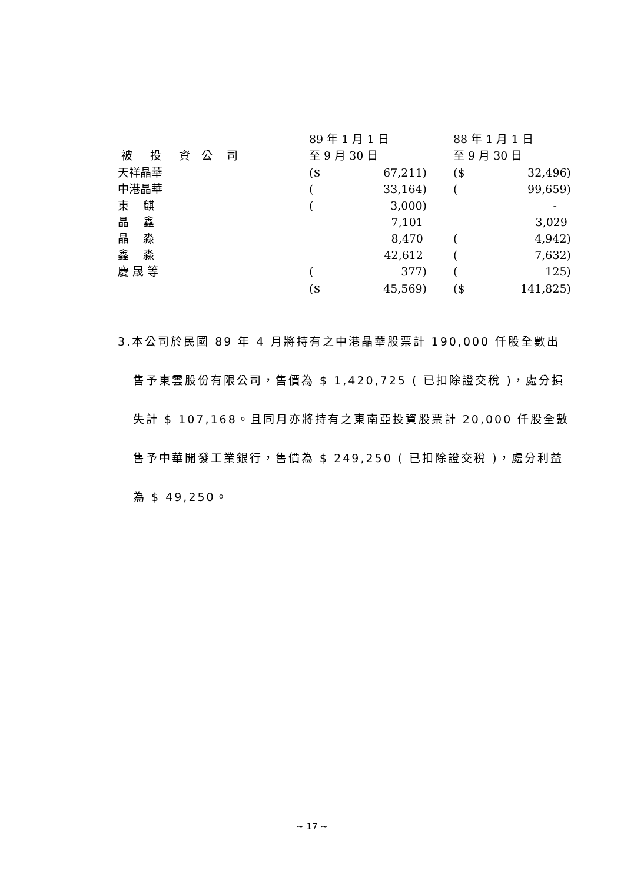| | | 89 年 1 月 1 日 | | | 88 年 1 月 1 日 | |
| --- | --- | --- | --- | --- | --- | --- |
| 被 投 資 公 司 | | 至 9 月 30 日 | | | 至 9 月 30 日 | |
| 天祥晶華 | | ($ | 67,211) | | ($ | 32,496) |
| 中港晶華 | | ( | 33,164) | | ( | 99,659) |
| 東 麒 | | ( | 3,000) | | | - |
| 晶 鑫 | | | 7,101 | | | 3,029 |
| 晶 淼 | | | 8,470 | | ( | 4,942) |
| 鑫 淼 | | | 42,612 | | ( | 7,632) |
| 慶 晟 等 | | ( | 377) | | ( | 125) |
| | | ($ | 45,569) | | ($ | 141,825) |
3.本公司於民國 89 年 4 月將持有之中港晶華股票計 190,000 仟股全數出售予東雲股份有限公司，售價為 $ 1,420,725 ( 已扣除證交稅 )，處分損失計 $ 107,168。且同月亦將持有之東南亞投資股票計 20,000 仟股全數售予中華開發工業銀行，售價為 $ 249,250 ( 已扣除證交稅 )，處分利益為 $ 49,250。
~ 17 ~